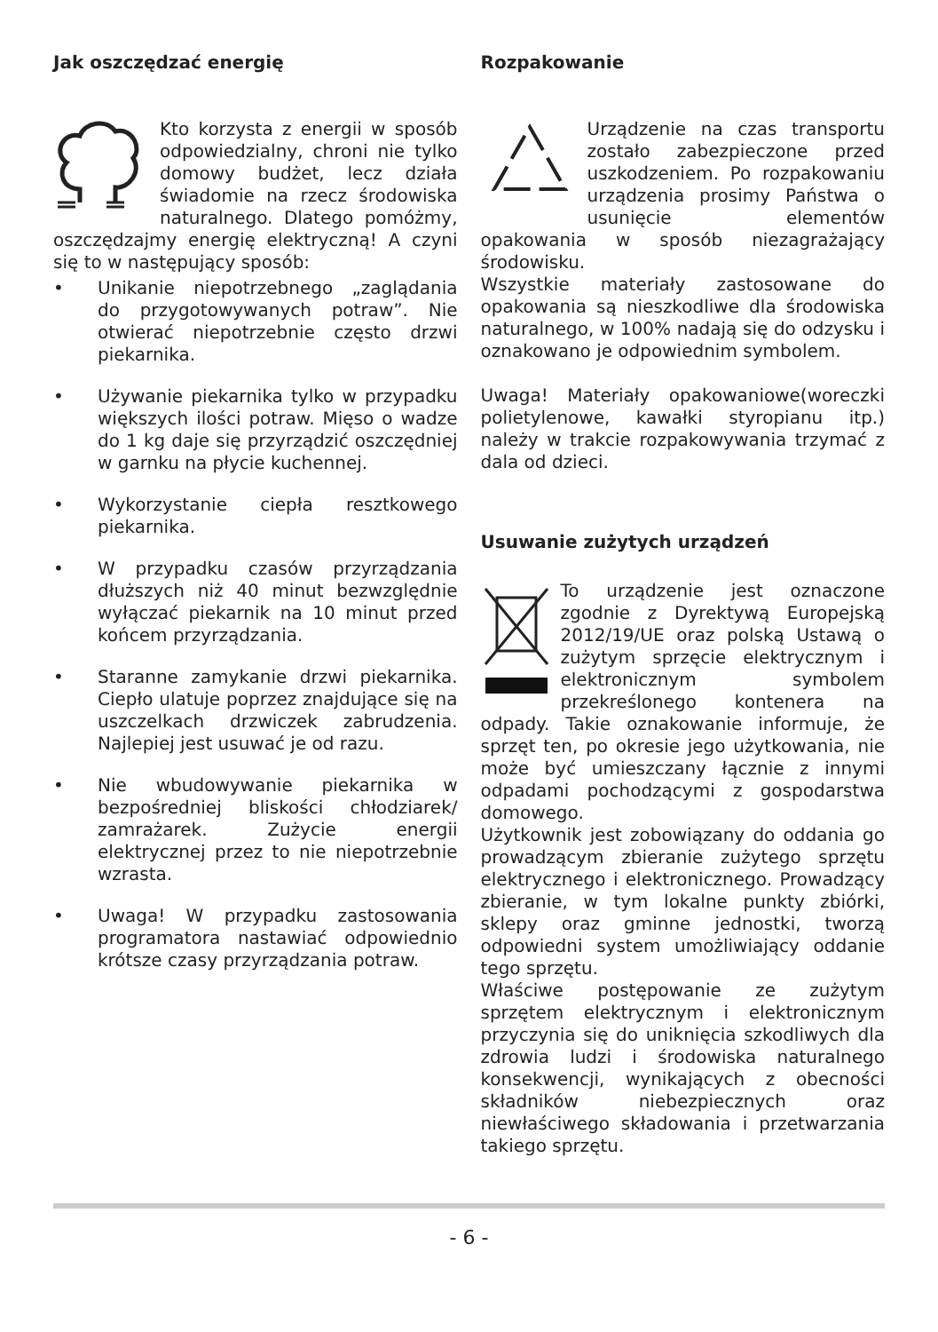Jak oszczędzać energię
Kto korzysta z energii w sposób odpowiedzialny, chroni nie tylko domowy budżet, lecz działa świadomie na rzecz środowiska naturalnego. Dlatego pomóżmy, oszczędzajmy energię elektryczną! A czyni się to w następujący sposób:
• Unikanie niepotrzebnego „zaglądania do przygotowywanych potraw”. Nie otwierać niepotrzebnie często drzwi piekarnika.
• Używanie piekarnika tylko w przypadku większych ilości potraw. Mięso o wadze do 1 kg daje się przyrządzić oszczędniej w garnku na płycie kuchennej.
• Wykorzystanie ciepła resztkowego piekarnika.
• W przypadku czasów przyrządzania dłuższych niż 40 minut bezwzględnie wyłączać piekarnik na 10 minut przed końcem przyrządzania.
• Staranne zamykanie drzwi piekarnika. Ciepło ulatuje poprzez znajdujące się na uszczelkach drzwiczek zabrudzenia. Najlepiej jest usuwać je od razu.
• Nie wbudowywanie piekarnika w bezpośredniej bliskości chłodziarek/ zamrażarek. Zużycie energii elektrycznej przez to nie niepotrzebnie wzrasta.
• Uwaga! W przypadku zastosowania programatora nastawiać odpowiednio krótsze czasy przyrządzania potraw.
Rozpakowanie
Urządzenie na czas transportu zostało zabezpieczone przed uszkodzeniem. Po rozpakowaniu urządzenia prosimy Państwa o usunięcie elementów opakowania w sposób niezagrażający środowisku.
Wszystkie materiały zastosowane do opakowania są nieszkodliwe dla środowiska naturalnego, w 100% nadają się do odzysku i oznakowano je odpowiednim symbolem.
Uwaga! Materiały opakowaniowe(woreczki polietylenowe, kawałki styropianu itp.) należy w trakcie rozpakowywania trzymać z dala od dzieci.
Usuwanie zużytych urządzeń
To urządzenie jest oznaczone zgodnie z Dyrektywą Europejską 2012/19/UE oraz polską Ustawą o zużytym sprzęcie elektrycznym i elektronicznym symbolem przekreślonego kontenera na odpady. Takie oznakowanie informuje, że sprzęt ten, po okresie jego użytkowania, nie może być umieszczany łącznie z innymi odpadami pochodzącymi z gospodarstwa domowego.
Użytkownik jest zobowiązany do oddania go prowadzącym zbieranie zużytego sprzętu elektrycznego i elektronicznego. Prowadzący zbieranie, w tym lokalne punkty zbiórki, sklepy oraz gminne jednostki, tworzą odpowiedni system umożliwiający oddanie tego sprzętu.
Właściwe postępowanie ze zużytym sprzętem elektrycznym i elektronicznym przyczynia się do uniknięcia szkodliwych dla zdrowia ludzi i środowiska naturalnego konsekwencji, wynikających z obecności składników niebezpiecznych oraz niewłaściwego składowania i przetwarzania takiego sprzętu.
- 6 -